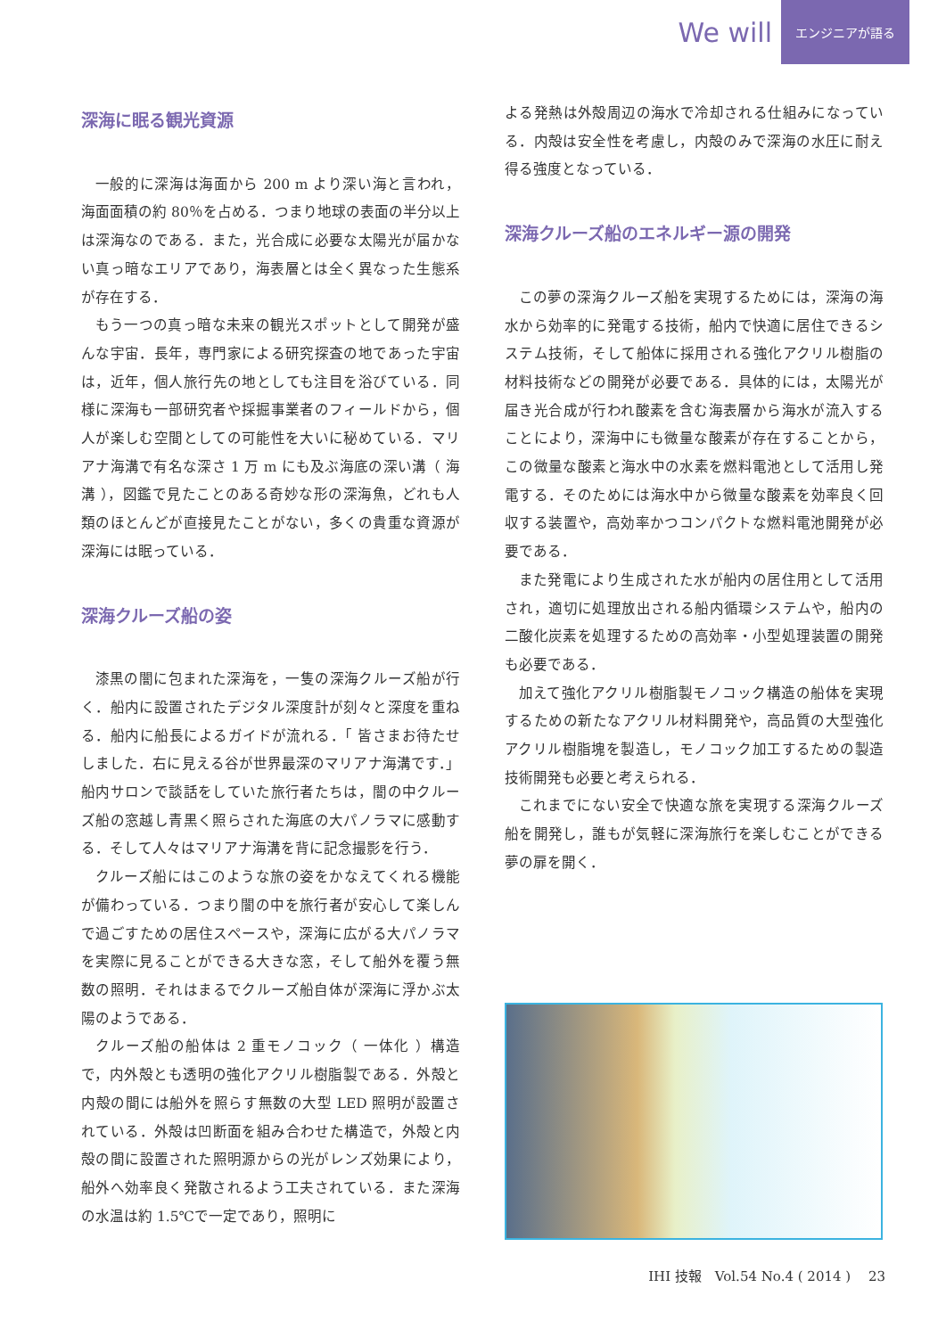We will エンジニアが語る
深海に眠る観光資源
一般的に深海は海面から 200 m より深い海と言われ，海面面積の約 80％を占める．つまり地球の表面の半分以上は深海なのである．また，光合成に必要な太陽光が届かない真っ暗なエリアであり，海表層とは全く異なった生態系が存在する．
もう一つの真っ暗な未来の観光スポットとして開発が盛んな宇宙．長年，専門家による研究探査の地であった宇宙は，近年，個人旅行先の地としても注目を浴びている．同様に深海も一部研究者や採掘事業者のフィールドから，個人が楽しむ空間としての可能性を大いに秘めている．マリアナ海溝で有名な深さ 1 万 m にも及ぶ海底の深い溝（ 海溝 ），図鑑で見たことのある奇妙な形の深海魚，どれも人類のほとんどが直接見たことがない，多くの貴重な資源が深海には眠っている．
深海クルーズ船の姿
漆黒の闇に包まれた深海を，一隻の深海クルーズ船が行く．船内に設置されたデジタル深度計が刻々と深度を重ねる．船内に船長によるガイドが流れる．「 皆さまお待たせしました．右に見える谷が世界最深のマリアナ海溝です．」船内サロンで談話をしていた旅行者たちは，闇の中クルーズ船の窓越し青黒く照らされた海底の大パノラマに感動する．そして人々はマリアナ海溝を背に記念撮影を行う．
クルーズ船にはこのような旅の姿をかなえてくれる機能が備わっている．つまり闇の中を旅行者が安心して楽しんで過ごすための居住スペースや，深海に広がる大パノラマを実際に見ることができる大きな窓，そして船外を覆う無数の照明．それはまるでクルーズ船自体が深海に浮かぶ太陽のようである．
クルーズ船の船体は 2 重モノコック（ 一体化 ）構造で，内外殻とも透明の強化アクリル樹脂製である．外殻と内殻の間には船外を照らす無数の大型 LED 照明が設置されている．外殻は凹断面を組み合わせた構造で，外殻と内殻の間に設置された照明源からの光がレンズ効果により，船外へ効率良く発散されるよう工夫されている．また深海の水温は約 1.5℃で一定であり，照明に
よる発熱は外殻周辺の海水で冷却される仕組みになっている．内殻は安全性を考慮し，内殻のみで深海の水圧に耐え得る強度となっている．
深海クルーズ船のエネルギー源の開発
この夢の深海クルーズ船を実現するためには，深海の海水から効率的に発電する技術，船内で快適に居住できるシステム技術，そして船体に採用される強化アクリル樹脂の材料技術などの開発が必要である．具体的には，太陽光が届き光合成が行われ酸素を含む海表層から海水が流入することにより，深海中にも微量な酸素が存在することから，この微量な酸素と海水中の水素を燃料電池として活用し発電する．そのためには海水中から微量な酸素を効率良く回収する装置や，高効率かつコンパクトな燃料電池開発が必要である．
また発電により生成された水が船内の居住用として活用され，適切に処理放出される船内循環システムや，船内の二酸化炭素を処理するための高効率・小型処理装置の開発も必要である．
加えて強化アクリル樹脂製モノコック構造の船体を実現するための新たなアクリル材料開発や，高品質の大型強化アクリル樹脂塊を製造し，モノコック加工するための製造技術開発も必要と考えられる．
これまでにない安全で快適な旅を実現する深海クルーズ船を開発し，誰もが気軽に深海旅行を楽しむことができる夢の扉を開く．
IHI 技報　Vol.54 No.4 ( 2014 )　 23